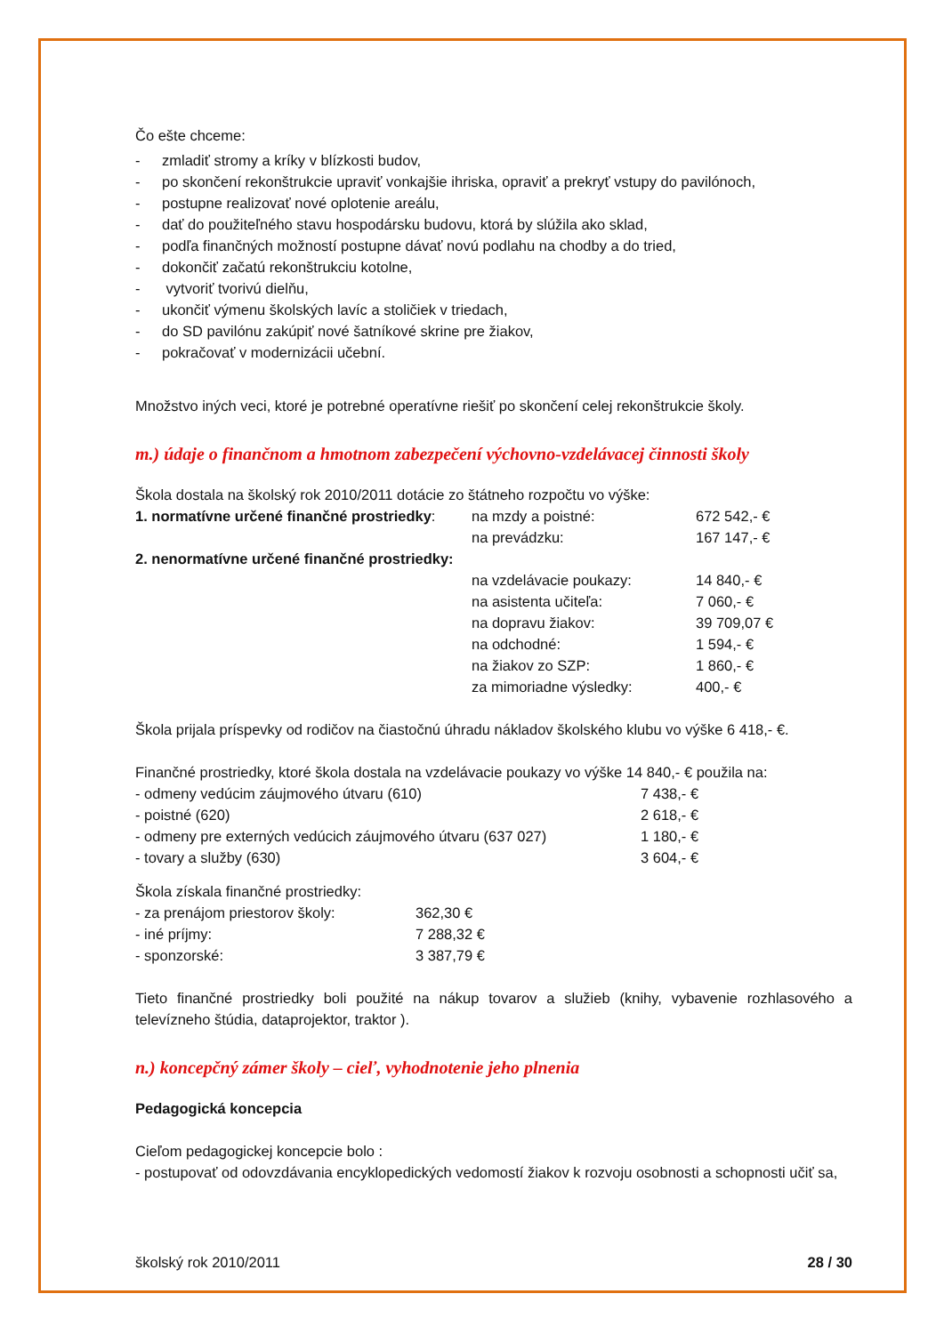Čo ešte chceme:
| - | zmladiť stromy a kríky v blízkosti budov, |
| - | po skončení rekonštrukcie upraviť vonkajšie ihriska, opraviť a prekryť vstupy do pavilónoch, |
| - | postupne realizovať nové oplotenie areálu, |
| - | dať do použiteľného stavu hospodársku budovu, ktorá by slúžila ako sklad, |
| - | podľa finančných možností postupne dávať novú podlahu na chodby a do tried, |
| - | dokončiť začatú rekonštrukciu kotolne, |
| - | vytvoriť tvorivú dielňu, |
| - | ukončiť výmenu školských lavíc a stoličiek v triedach, |
| - | do SD pavilónu zakúpiť nové šatníkové skrine pre žiakov, |
| - | pokračovať v modernizácii učební. |
Množstvo iných veci, ktoré je potrebné operatívne riešiť po skončení celej rekonštrukcie školy.
m.) údaje o finančnom a hmotnom zabezpečení výchovno-vzdelávacej činnosti školy
Škola dostala na školský rok 2010/2011 dotácie zo štátneho rozpočtu vo výške:
| 1. normatívne určené finančné prostriedky : | na mzdy a poistné: | 672 542,- € |
| | na prevádzku: | 167 147,- € |
| 2. nenormatívne určené finančné prostriedky: | | |
| | na vzdelávacie poukazy: | 14 840,- € |
| | na asistenta učiteľa: | 7 060,- € |
| | na dopravu žiakov: | 39 709,07 € |
| | na odchodné: | 1 594,- € |
| | na žiakov zo SZP: | 1 860,- € |
| | za mimoriadne výsledky: | 400,- € |
Škola prijala príspevky od rodičov na čiastočnú úhradu nákladov školského klubu vo výške 6 418,- €.
Finančné prostriedky, ktoré škola dostala na vzdelávacie poukazy vo výške 14 840,- € použila na:
| - odmeny vedúcim záujmového útvaru (610) | 7 438,- € |
| - poistné (620) | 2 618,- € |
| - odmeny pre externých vedúcich záujmového útvaru (637 027) | 1 180,- € |
| - tovary a služby (630) | 3 604,- € |
Škola získala finančné prostriedky:
| - za prenájom priestorov školy: | 362,30 € |
| - iné príjmy: | 7 288,32 € |
| - sponzorské: | 3 387,79 € |
Tieto finančné prostriedky boli použité na nákup tovarov a služieb (knihy, vybavenie rozhlasového a televízneho štúdia, dataprojektor, traktor ).
n.) koncepčný zámer školy – cieľ, vyhodnotenie jeho plnenia
Pedagogická koncepcia
Cieľom pedagogickej koncepcie bolo :
- postupovať od odovzdávania encyklopedických vedomostí žiakov k rozvoju osobnosti a schopnosti učiť sa,
školský rok 2010/2011 28 / 30